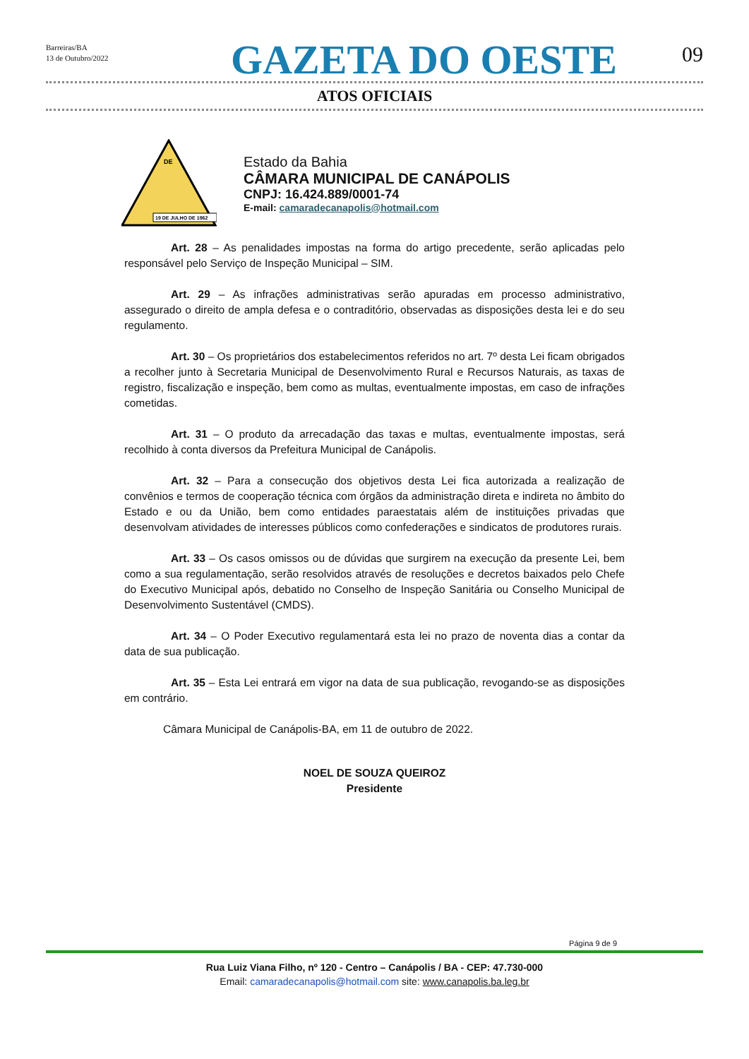Barreiras/BA
13 de Outubro/2022
GAZETA DO OESTE
09
ATOS OFICIAIS
DE
19 DE JULHO DE 1962
Estado da Bahia
CÂMARA MUNICIPAL DE CANÁPOLIS
CNPJ: 16.424.889/0001-74
E-mail: camaradecanapolis@hotmail.com
Art. 28 – As penalidades impostas na forma do artigo precedente, serão aplicadas pelo responsável pelo Serviço de Inspeção Municipal – SIM.
Art. 29 – As infrações administrativas serão apuradas em processo administrativo, assegurado o direito de ampla defesa e o contraditório, observadas as disposições desta lei e do seu regulamento.
Art. 30 – Os proprietários dos estabelecimentos referidos no art. 7º desta Lei ficam obrigados a recolher junto à Secretaria Municipal de Desenvolvimento Rural e Recursos Naturais, as taxas de registro, fiscalização e inspeção, bem como as multas, eventualmente impostas, em caso de infrações cometidas.
Art. 31 – O produto da arrecadação das taxas e multas, eventualmente impostas, será recolhido à conta diversos da Prefeitura Municipal de Canápolis.
Art. 32 – Para a consecução dos objetivos desta Lei fica autorizada a realização de convênios e termos de cooperação técnica com órgãos da administração direta e indireta no âmbito do Estado e ou da União, bem como entidades paraestatais além de instituições privadas que desenvolvam atividades de interesses públicos como confederações e sindicatos de produtores rurais.
Art. 33 – Os casos omissos ou de dúvidas que surgirem na execução da presente Lei, bem como a sua regulamentação, serão resolvidos através de resoluções e decretos baixados pelo Chefe do Executivo Municipal após, debatido no Conselho de Inspeção Sanitária ou Conselho Municipal de Desenvolvimento Sustentável (CMDS).
Art. 34 – O Poder Executivo regulamentará esta lei no prazo de noventa dias a contar da data de sua publicação.
Art. 35 – Esta Lei entrará em vigor na data de sua publicação, revogando-se as disposições em contrário.
Câmara Municipal de Canápolis-BA, em 11 de outubro de 2022.
NOEL DE SOUZA QUEIROZ
Presidente
Página 9 de 9
Rua Luiz Viana Filho, nº 120 - Centro – Canápolis / BA - CEP: 47.730-000
Email: camaradecanapolis@hotmail.com site: www.canapolis.ba.leg.br